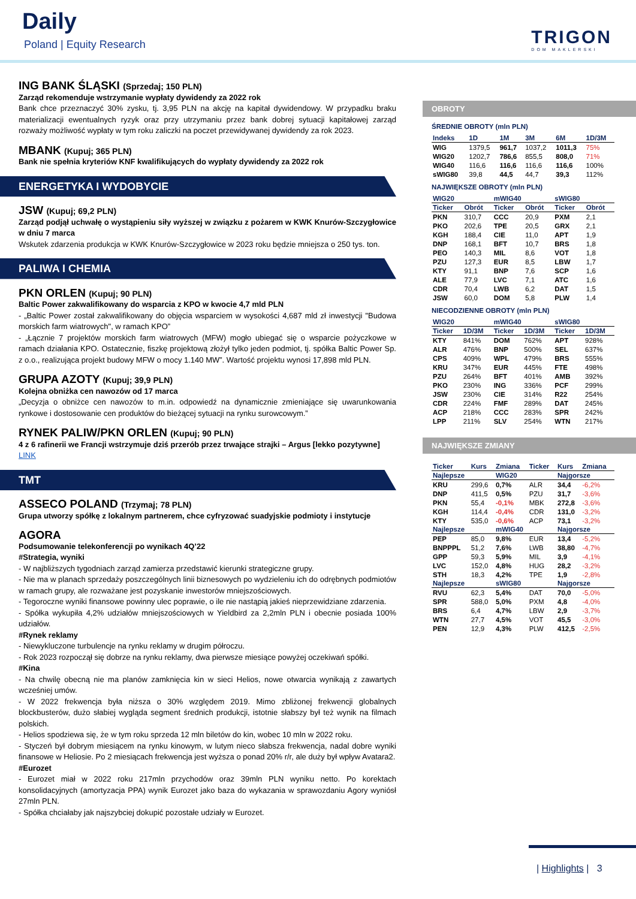Daily
Poland | Equity Research
TRIGON
DOM MAKLERSKI
ING BANK ŚLĄSKI (Sprzedaj; 150 PLN)
Zarząd rekomenduje wstrzymanie wypłaty dywidendy za 2022 rok
Bank chce przeznaczyć 30% zysku, tj. 3,95 PLN na akcję na kapitał dywidendowy. W przypadku braku materializacji ewentualnych ryzyk oraz przy utrzymaniu przez bank dobrej sytuacji kapitałowej zarząd rozważy możliwość wypłaty w tym roku zaliczki na poczet przewidywanej dywidendy za rok 2023.
MBANK (Kupuj; 365 PLN)
Bank nie spełnia kryteriów KNF kwalifikujących do wypłaty dywidendy za 2022 rok
ENERGETYKA I WYDOBYCIE
JSW (Kupuj; 69,2 PLN)
Zarząd podjął uchwałę o wystąpieniu siły wyższej w związku z pożarem w KWK Knurów-Szczygłowice w dniu 7 marca
Wskutek zdarzenia produkcja w KWK Knurów-Szczygłowice w 2023 roku będzie mniejsza o 250 tys. ton.
PALIWA I CHEMIA
PKN ORLEN (Kupuj; 90 PLN)
Baltic Power zakwalifikowany do wsparcia z KPO w kwocie 4,7 mld PLN
- „Baltic Power został zakwalifikowany do objęcia wsparciem w wysokości 4,687 mld zł inwestycji "Budowa morskich farm wiatrowych", w ramach KPO”
- „Łącznie 7 projektów morskich farm wiatrowych (MFW) mogło ubiegać się o wsparcie pożyczkowe w ramach działania KPO. Ostatecznie, fiszkę projektową złożył tylko jeden podmiot, tj. spółka Baltic Power Sp. z o.o., realizująca projekt budowy MFW o mocy 1.140 MW”. Wartość projektu wynosi 17,898 mld PLN.
GRUPA AZOTY (Kupuj; 39,9 PLN)
Kolejna obniżka cen nawozów od 17 marca
„Decyzja o obniżce cen nawozów to m.in. odpowiedź na dynamicznie zmieniające się uwarunkowania rynkowe i dostosowanie cen produktów do bieżącej sytuacji na rynku surowcowym.”
RYNEK PALIW/PKN ORLEN (Kupuj; 90 PLN)
4 z 6 rafinerii we Francji wstrzymuje dziś przerób przez trwające strajki – Argus [lekko pozytywne]
LINK
TMT
ASSECO POLAND (Trzymaj; 78 PLN)
Grupa utworzy spółkę z lokalnym partnerem, chce cyfryzować suadyjskie podmioty i instytucje
AGORA
Podsumowanie telekonferencji po wynikach 4Q’22
#Strategia, wyniki
- W najbliższych tygodniach zarząd zamierza przedstawić kierunki strategiczne grupy.
- Nie ma w planach sprzedaży poszczególnych linii biznesowych po wydzieleniu ich do odrębnych podmiotów w ramach grupy, ale rozważane jest pozyskanie inwestorów mniejszościowych.
- Tegoroczne wyniki finansowe powinny ulec poprawie, o ile nie nastąpią jakieś nieprzewidziane zdarzenia.
- Spółka wykupiła 4,2% udziałów mniejszościowych w Yieldbird za 2,2mln PLN i obecnie posiada 100% udziałów.
#Rynek reklamy
- Niewykluczone turbulencje na rynku reklamy w drugim półroczu.
- Rok 2023 rozpoczął się dobrze na rynku reklamy, dwa pierwsze miesiące powyżej oczekiwań spółki.
#Kina
- Na chwilę obecną nie ma planów zamknięcia kin w sieci Helios, nowe otwarcia wynikają z zawartych wcześniej umów.
- W 2022 frekwencja była niższa o 30% względem 2019. Mimo zbliżonej frekwencji globalnych blockbusterów, dużo słabiej wygląda segment średnich produkcji, istotnie słabszy był też wynik na filmach polskich.
- Helios spodziewa się, że w tym roku sprzeda 12 mln biletów do kin, wobec 10 mln w 2022 roku.
- Styczeń był dobrym miesiącem na rynku kinowym, w lutym nieco słabsza frekwencja, nadal dobre wyniki finansowe w Heliosie. Po 2 miesiącach frekwencja jest wyższa o ponad 20% r/r, ale duży był wpływ Avatara2.
#Eurozet
- Eurozet miał w 2022 roku 217mln przychodów oraz 39mln PLN wyniku netto. Po korektach konsolidacyjnych (amortyzacja PPA) wynik Eurozet jako baza do wykazania w sprawozdaniu Agory wyniósł 27mln PLN.
- Spółka chciałaby jak najszybciej dokupić pozostałe udziały w Eurozet.
OBROTY
ŚREDNIE OBROTY (mln PLN)
| Indeks | 1D | 1M | 3M | 6M | 1D/3M |
| --- | --- | --- | --- | --- | --- |
| WIG | 1379,5 | 961,7 | 1037,2 | 1011,3 | 75% |
| WIG20 | 1202,7 | 786,6 | 855,5 | 808,0 | 71% |
| WIG40 | 116,6 | 116,6 | 116,6 | 116,6 | 100% |
| sWIG80 | 39,8 | 44,5 | 44,7 | 39,3 | 112% |
NAJWIĘKSZE OBROTY (mln PLN)
| WIG20 | | mWIG40 | | sWIG80 | |
| --- | --- | --- | --- | --- | --- |
| Ticker | Obrót | Ticker | Obrót | Ticker | Obrót |
| PKN | 310,7 | CCC | 20,9 | PXM | 2,1 |
| PKO | 202,6 | TPE | 20,5 | GRX | 2,1 |
| KGH | 188,4 | CIE | 11,0 | APT | 1,9 |
| DNP | 168,1 | BFT | 10,7 | BRS | 1,8 |
| PEO | 140,3 | MIL | 8,6 | VOT | 1,8 |
| PZU | 127,3 | EUR | 8,5 | LBW | 1,7 |
| KTY | 91,1 | BNP | 7,6 | SCP | 1,6 |
| ALE | 77,9 | LVC | 7,1 | ATC | 1,6 |
| CDR | 70,4 | LWB | 6,2 | DAT | 1,5 |
| JSW | 60,0 | DOM | 5,8 | PLW | 1,4 |
NIECODZIENNE OBROTY (mln PLN)
| WIG20 | | mWIG40 | | sWIG80 | |
| --- | --- | --- | --- | --- | --- |
| Ticker | 1D/3M | Ticker | 1D/3M | Ticker | 1D/3M |
| KTY | 841% | DOM | 762% | APT | 928% |
| ALR | 476% | BNP | 500% | SEL | 637% |
| CPS | 409% | WPL | 479% | BRS | 555% |
| KRU | 347% | EUR | 445% | FTE | 498% |
| PZU | 264% | BFT | 401% | AMB | 392% |
| PKO | 230% | ING | 336% | PCF | 299% |
| JSW | 230% | CIE | 314% | R22 | 254% |
| CDR | 224% | FMF | 289% | DAT | 245% |
| ACP | 218% | CCC | 283% | SPR | 242% |
| LPP | 211% | SLV | 254% | WTN | 217% |
NAJWIĘKSZE ZMIANY
| Ticker | Kurs | Zmiana | Ticker | Kurs | Zmiana |
| --- | --- | --- | --- | --- | --- |
| Najlepsze | | WIG20 | | Najgorsze | |
| KRU | 299,6 | 0,7% | ALR | 34,4 | -6,2% |
| DNP | 411,5 | 0,5% | PZU | 31,7 | -3,6% |
| PKN | 55,4 | -0,1% | MBK | 272,8 | -3,6% |
| KGH | 114,4 | -0,4% | CDR | 131,0 | -3,2% |
| KTY | 535,0 | -0,6% | ACP | 73,1 | -3,2% |
| Najlepsze | | mWIG40 | | Najgorsze | |
| PEP | 85,0 | 9,8% | EUR | 13,4 | -5,2% |
| BNPPPL | 51,2 | 7,6% | LWB | 38,80 | -4,7% |
| GPP | 59,3 | 5,9% | MIL | 3,9 | -4,1% |
| LVC | 152,0 | 4,8% | HUG | 28,2 | -3,2% |
| STH | 18,3 | 4,2% | TPE | 1,9 | -2,8% |
| Najlepsze | | sWIG80 | | Najgorsze | |
| RVU | 62,3 | 5,4% | DAT | 70,0 | -5,0% |
| SPR | 588,0 | 5,0% | PXM | 4,8 | -4,0% |
| BRS | 6,4 | 4,7% | LBW | 2,9 | -3,7% |
| WTN | 27,7 | 4,5% | VOT | 45,5 | -3,0% |
| PEN | 12,9 | 4,3% | PLW | 412,5 | -2,5% |
| Highlights | 3